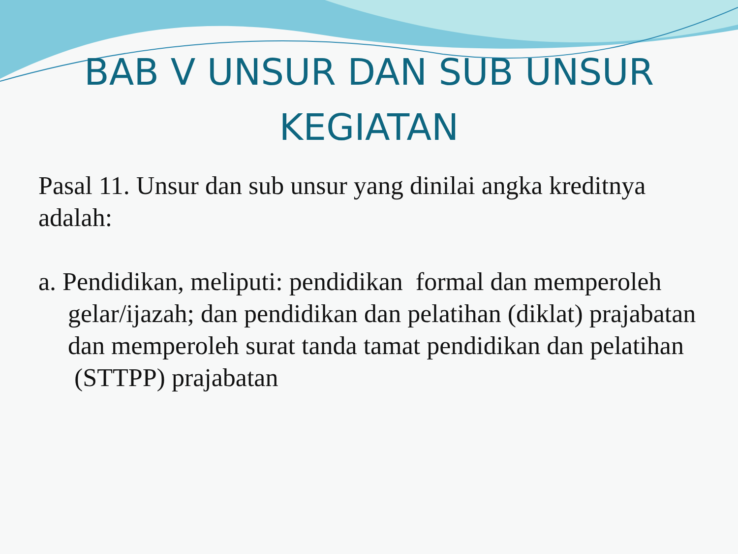BAB V UNSUR DAN SUB UNSUR
KEGIATAN
Pasal 11. Unsur dan sub unsur yang dinilai angka kreditnya adalah:
a. Pendidikan, meliputi: pendidikan formal dan memperoleh gelar/ijazah; dan pendidikan dan pelatihan (diklat) prajabatan dan memperoleh surat tanda tamat pendidikan dan pelatihan (STTPP) prajabatan